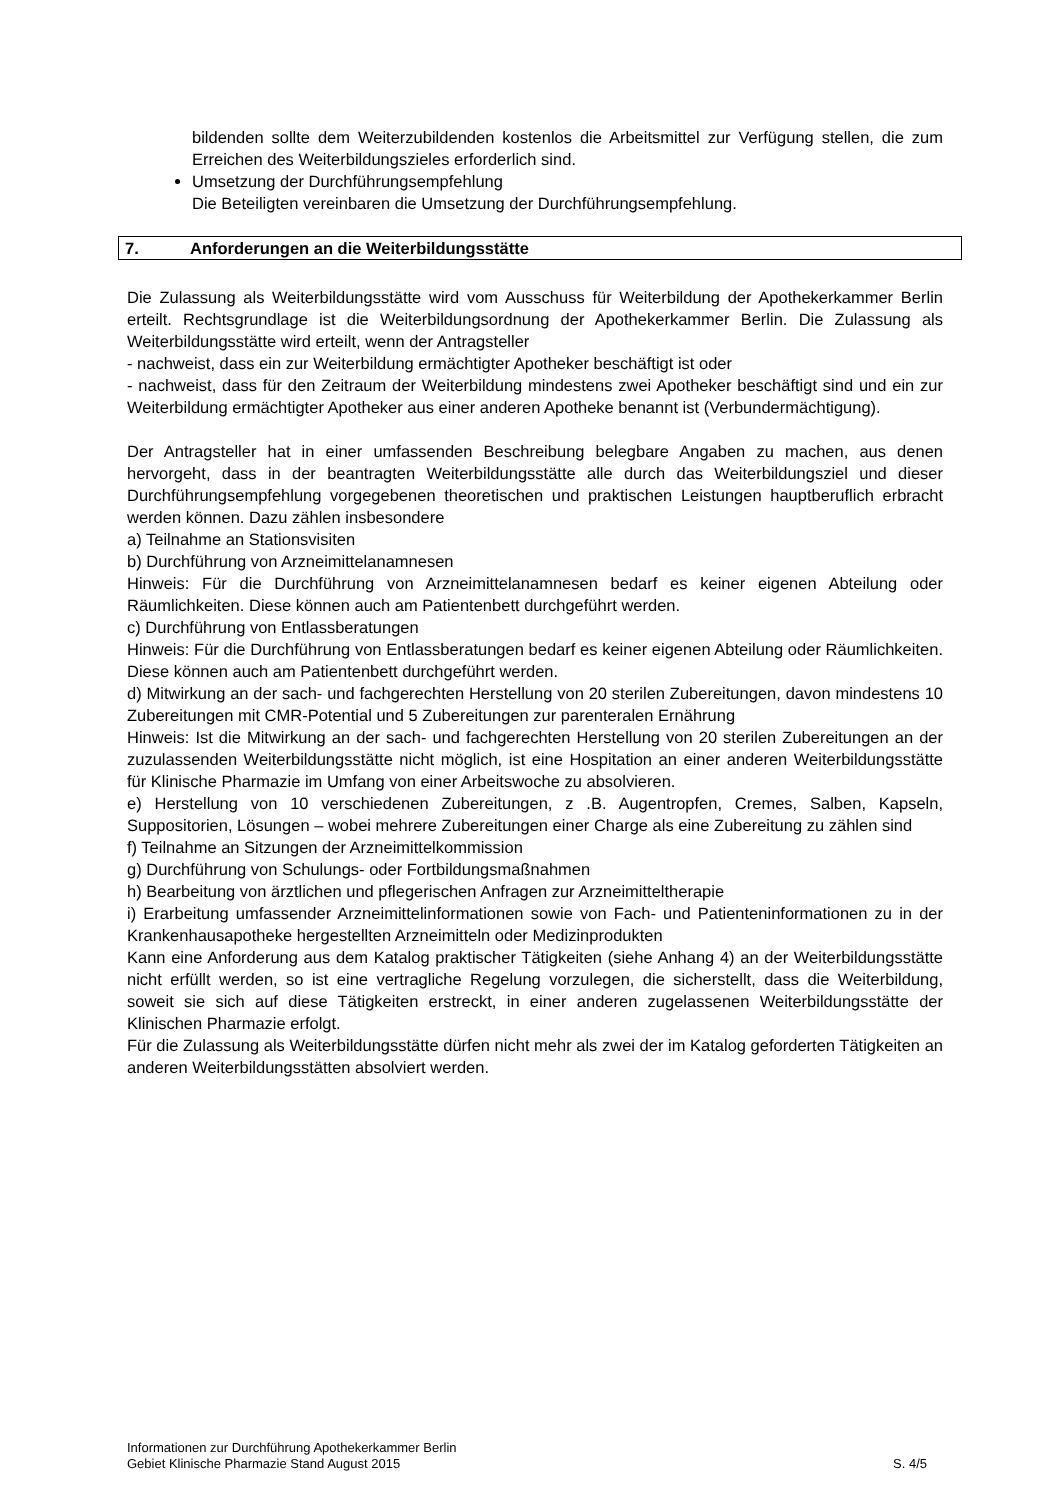bildenden sollte dem Weiterzubildenden kostenlos die Arbeitsmittel zur Verfügung stellen, die zum Erreichen des Weiterbildungszieles erforderlich sind.
Umsetzung der Durchführungsempfehlung
Die Beteiligten vereinbaren die Umsetzung der Durchführungsempfehlung.
7. Anforderungen an die Weiterbildungsstätte
Die Zulassung als Weiterbildungsstätte wird vom Ausschuss für Weiterbildung der Apothekerkammer Berlin erteilt. Rechtsgrundlage ist die Weiterbildungsordnung der Apothekerkammer Berlin. Die Zulassung als Weiterbildungsstätte wird erteilt, wenn der Antragsteller
- nachweist, dass ein zur Weiterbildung ermächtigter Apotheker beschäftigt ist oder
- nachweist, dass für den Zeitraum der Weiterbildung mindestens zwei Apotheker beschäftigt sind und ein zur Weiterbildung ermächtigter Apotheker aus einer anderen Apotheke benannt ist (Verbundermächtigung).
Der Antragsteller hat in einer umfassenden Beschreibung belegbare Angaben zu machen, aus denen hervorgeht, dass in der beantragten Weiterbildungsstätte alle durch das Weiterbildungsziel und dieser Durchführungsempfehlung vorgegebenen theoretischen und praktischen Leistungen hauptberuflich erbracht werden können. Dazu zählen insbesondere
a) Teilnahme an Stationsvisiten
b) Durchführung von Arzneimittelanamnesen
Hinweis: Für die Durchführung von Arzneimittelanamnesen bedarf es keiner eigenen Abteilung oder Räumlichkeiten. Diese können auch am Patientenbett durchgeführt werden.
c) Durchführung von Entlassberatungen
Hinweis: Für die Durchführung von Entlassberatungen bedarf es keiner eigenen Abteilung oder Räumlichkeiten. Diese können auch am Patientenbett durchgeführt werden.
d) Mitwirkung an der sach- und fachgerechten Herstellung von 20 sterilen Zubereitungen, davon mindestens 10 Zubereitungen mit CMR-Potential und 5 Zubereitungen zur parenteralen Ernährung
Hinweis: Ist die Mitwirkung an der sach- und fachgerechten Herstellung von 20 sterilen Zubereitungen an der zuzulassenden Weiterbildungsstätte nicht möglich, ist eine Hospitation an einer anderen Weiterbildungsstätte für Klinische Pharmazie im Umfang von einer Arbeitswoche zu absolvieren.
e) Herstellung von 10 verschiedenen Zubereitungen, z .B. Augentropfen, Cremes, Salben, Kapseln, Suppositorien, Lösungen – wobei mehrere Zubereitungen einer Charge als eine Zubereitung zu zählen sind
f) Teilnahme an Sitzungen der Arzneimittelkommission
g) Durchführung von Schulungs- oder Fortbildungsmaßnahmen
h) Bearbeitung von ärztlichen und pflegerischen Anfragen zur Arzneimitteltherapie
i) Erarbeitung umfassender Arzneimittelinformationen sowie von Fach- und Patienteninformationen zu in der Krankenhausapotheke hergestellten Arzneimitteln oder Medizinprodukten
Kann eine Anforderung aus dem Katalog praktischer Tätigkeiten (siehe Anhang 4) an der Weiterbildungsstätte nicht erfüllt werden, so ist eine vertragliche Regelung vorzulegen, die sicherstellt, dass die Weiterbildung, soweit sie sich auf diese Tätigkeiten erstreckt, in einer anderen zugelassenen Weiterbildungsstätte der Klinischen Pharmazie erfolgt.
Für die Zulassung als Weiterbildungsstätte dürfen nicht mehr als zwei der im Katalog geforderten Tätigkeiten an anderen Weiterbildungsstätten absolviert werden.
Informationen zur Durchführung Apothekerkammer Berlin
Gebiet Klinische Pharmazie Stand August 2015 S. 4/5